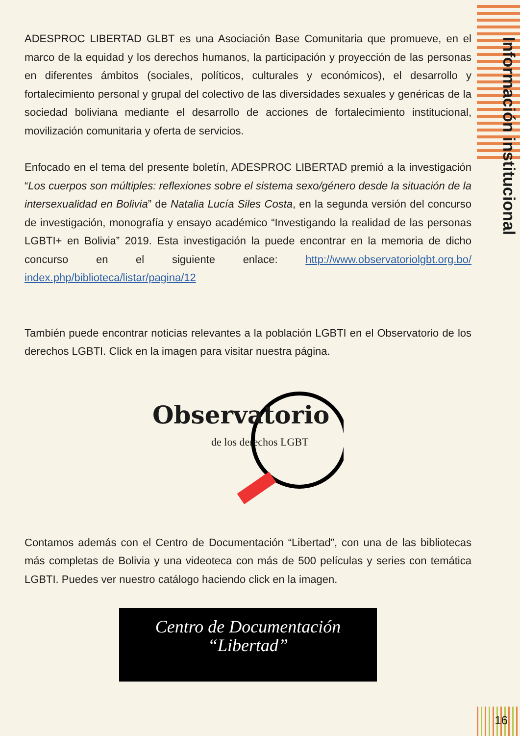Información institucional
ADESPROC LIBERTAD GLBT es una Asociación Base Comunitaria que promueve, en el marco de la equidad y los derechos humanos, la participación y proyección de las personas en diferentes ámbitos (sociales, políticos, culturales y económicos), el desarrollo y fortalecimiento personal y grupal del colectivo de las diversidades sexuales y genéricas de la sociedad boliviana mediante el desarrollo de acciones de fortalecimiento institucional, movilización comunitaria y oferta de servicios.
Enfocado en el tema del presente boletín, ADESPROC LIBERTAD premió a la investigación “Los cuerpos son múltiples: reflexiones sobre el sistema sexo/género desde la situación de la intersexualidad en Bolivia” de Natalia Lucía Siles Costa, en la segunda versión del concurso de investigación, monografía y ensayo académico “Investigando la realidad de las personas LGBTI+ en Bolivia” 2019. Esta investigación la puede encontrar en la memoria de dicho concurso en el siguiente enlace: http://www.observatoriolgbt.org.bo/ index.php/biblioteca/listar/pagina/12
También puede encontrar noticias relevantes a la población LGBTI en el Observatorio de los derechos LGBTI. Click en la imagen para visitar nuestra página.
Observatorio
de los derechos LGBT
Contamos además con el Centro de Documentación “Libertad”, con una de las bibliotecas más completas de Bolivia y una videoteca con más de 500 películas y series con temática LGBTI. Puedes ver nuestro catálogo haciendo click en la imagen.
Centro de Documentación
“Libertad”
16